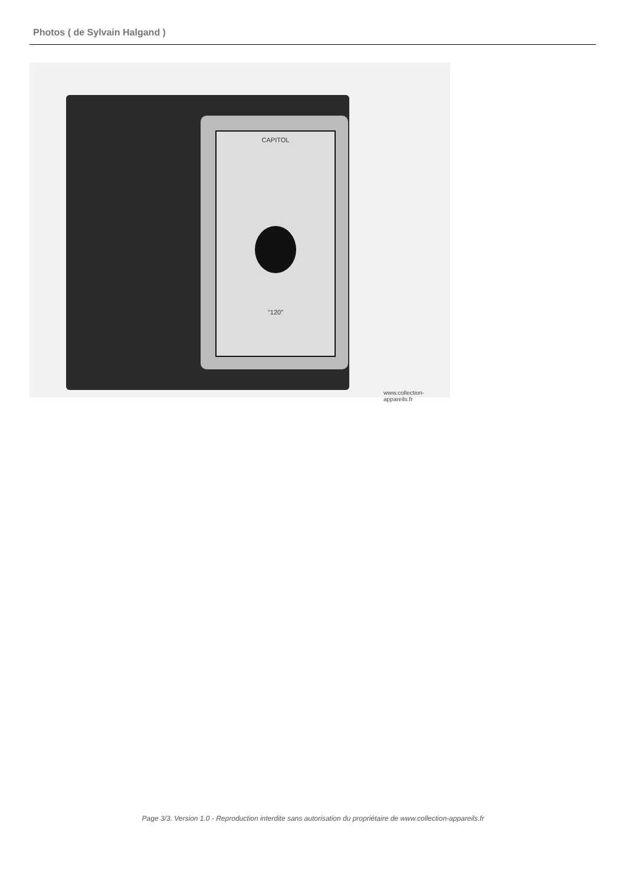Photos ( de Sylvain Halgand )
CAPITOL
"120"
www.collection-appareils.fr
Page 3/3. Version 1.0 - Reproduction interdite sans autorisation du propriétaire de www.collection-appareils.fr